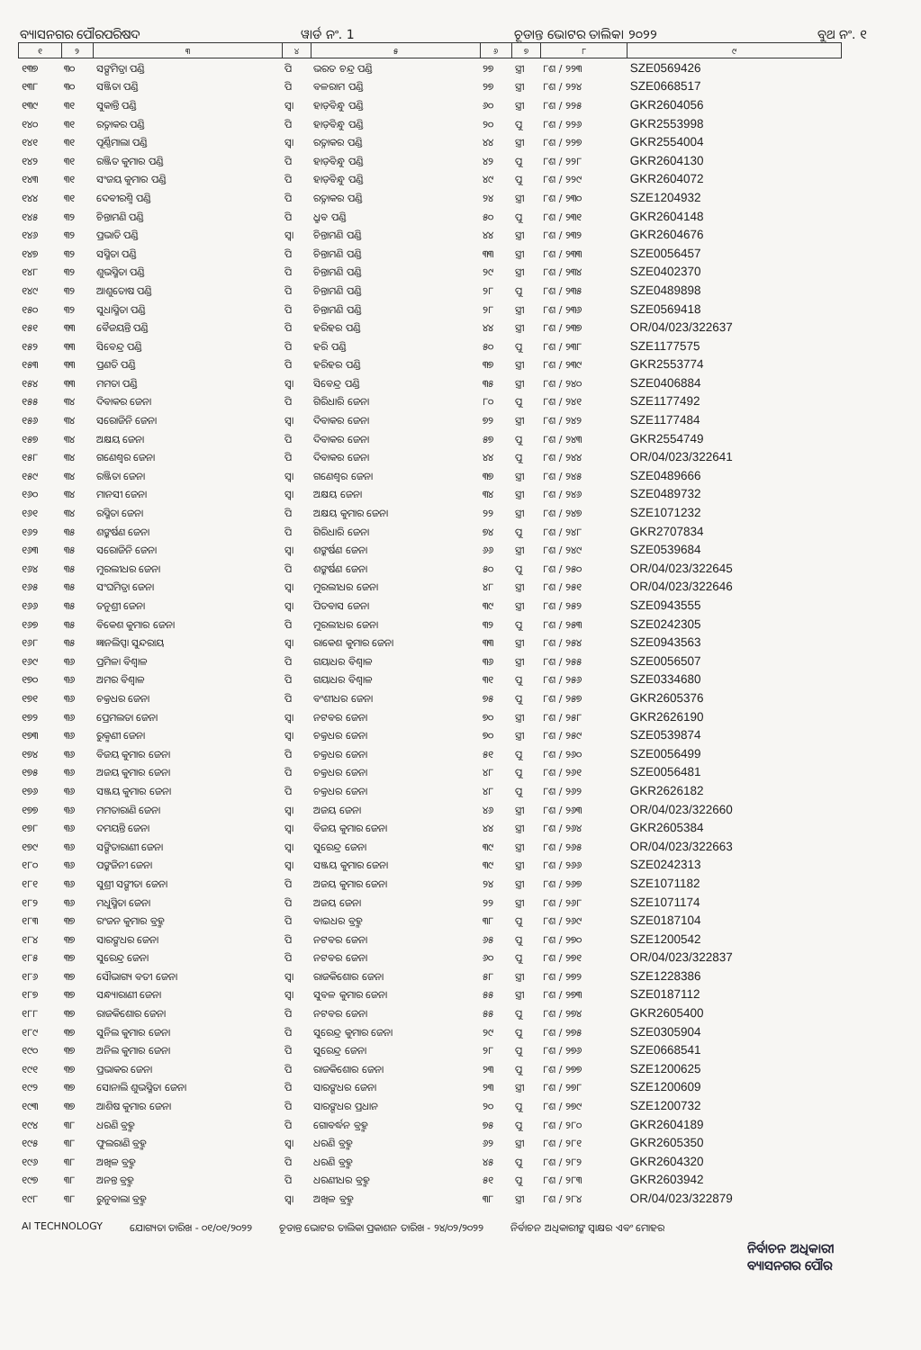ବ୍ୟାସନଗର ପୌରପରିଷଦ ୱାର୍ଡ ନଂ. 1 ଚୂଡାନ୍ତ ଭୋଟର ତାଲିକା ୨୦୨୨ ବୁଥ ନଂ. ୧
| ୧ | ୨ | ୩ | ୪ | ୫ | ୬ | ୭ | ୮ | ୯ |
| --- | --- | --- | --- | --- | --- | --- | --- | --- |
| ୧୩୭ | ୩୦ | ସଙ୍ଘମିତ୍ରା ପଣ୍ଡି | ପି | ଭରତ ଚନ୍ଦ୍ର ପଣ୍ଡି | ୨୭ | ସ୍ତ୍ରୀ | ୮ଶ / ୨୨୩ | SZE0569426 |
| ୧୩୮ | ୩୦ | ସଞ୍ଜିତା ପଣ୍ଡି | ପି | ବଳରାମ ପଣ୍ଡି | ୨୭ | ସ୍ତ୍ରୀ | ୮ଶ / ୨୨୪ | SZE0668517 |
| ୧୩୯ | ୩୧ | ସୁକାନ୍ତି ପଣ୍ଡି | ସ୍ୱା | ହାଡ଼ିବନ୍ଧୁ ପଣ୍ଡି | ୬୦ | ସ୍ତ୍ରୀ | ୮ଶ / ୨୨୫ | GKR2604056 |
| ୧୪୦ | ୩୧ | ରତ୍ନାକର ପଣ୍ଡି | ପି | ହାଡ଼ିବନ୍ଧୁ ପଣ୍ଡି | ୨୦ | ପୁ | ୮ଶ / ୨୨୬ | GKR2553998 |
| ୧୪୧ | ୩୧ | ପୂର୍ଣ୍ଣିମାଲା ପଣ୍ଡି | ସ୍ୱା | ରତ୍ନାକର ପଣ୍ଡି | ୪୪ | ସ୍ତ୍ରୀ | ୮ଶ / ୨୨୭ | GKR2554004 |
| ୧୪୨ | ୩୧ | ରଞ୍ଜିତ କୁମାର ପଣ୍ଡି | ପି | ହାଡ଼ିବନ୍ଧୁ ପଣ୍ଡି | ୪୨ | ପୁ | ୮ଶ / ୨୨୮ | GKR2604130 |
| ୧୪୩ | ୩୧ | ସଂଜୟ କୁମାର ପଣ୍ଡି | ପି | ହାଡ଼ିବନ୍ଧୁ ପଣ୍ଡି | ୪୯ | ପୁ | ୮ଶ / ୨୨୯ | GKR2604072 |
| ୧୪୪ | ୩୧ | ଦେବୀରଶ୍ମି ପଣ୍ଡି | ପି | ରତ୍ନାକର ପଣ୍ଡି | ୨୪ | ସ୍ତ୍ରୀ | ୮ଶ / ୨୩୦ | SZE1204932 |
| ୧୪୫ | ୩୨ | ଚିନ୍ତାମଣି ପଣ୍ଡି | ପି | ଧ୍ରୁବ ପଣ୍ଡି | ୫୦ | ପୁ | ୮ଶ / ୨୩୧ | GKR2604148 |
| ୧୪୬ | ୩୨ | ପ୍ରଭାତି ପଣ୍ଡି | ସ୍ୱା | ଚିନ୍ତାମଣି ପଣ୍ଡି | ୪୪ | ସ୍ତ୍ରୀ | ୮ଶ / ୨୩୨ | GKR2604676 |
| ୧୪୭ | ୩୨ | ସସ୍ମିତା ପଣ୍ଡି | ପି | ଚିନ୍ତାମଣି ପଣ୍ଡି | ୩୩ | ସ୍ତ୍ରୀ | ୮ଶ / ୨୩୩ | SZE0056457 |
| ୧୪୮ | ୩୨ | ଶୁଭସ୍ମିତା ପଣ୍ଡି | ପି | ଚିନ୍ତାମଣି ପଣ୍ଡି | ୨୯ | ସ୍ତ୍ରୀ | ୮ଶ / ୨୩୪ | SZE0402370 |
| ୧୪୯ | ୩୨ | ଆଶୁତୋଷ ପଣ୍ଡି | ପି | ଚିନ୍ତାମଣି ପଣ୍ଡି | ୨୮ | ପୁ | ୮ଶ / ୨୩୫ | SZE0489898 |
| ୧୫୦ | ୩୨ | ସୁଧାସ୍ମିତା ପଣ୍ଡି | ପି | ଚିନ୍ତାମଣି ପଣ୍ଡି | ୨୮ | ସ୍ତ୍ରୀ | ୮ଶ / ୨୩୬ | SZE0569418 |
| ୧୫୧ | ୩୩ | ବୈଜୟନ୍ତି ପଣ୍ଡି | ପି | ହରିହର ପଣ୍ଡି | ୪୪ | ସ୍ତ୍ରୀ | ୮ଶ / ୨୩୭ | OR/04/023/322637 |
| ୧୫୨ | ୩୩ | ସିବେନ୍ଦ୍ର ପଣ୍ଡି | ପି | ହରି ପଣ୍ଡି | ୫୦ | ପୁ | ୮ଶ / ୨୩୮ | SZE1177575 |
| ୧୫୩ | ୩୩ | ପ୍ରଣତି ପଣ୍ଡି | ପି | ହରିହର ପଣ୍ଡି | ୩୭ | ସ୍ତ୍ରୀ | ୮ଶ / ୨୩୯ | GKR2553774 |
| ୧୫୪ | ୩୩ | ମମତା ପଣ୍ଡି | ସ୍ୱା | ସିବେନ୍ଦ୍ର ପଣ୍ଡି | ୩୫ | ସ୍ତ୍ରୀ | ୮ଶ / ୨୪୦ | SZE0406884 |
| ୧୫୫ | ୩୪ | ଦିବାକର ଜେନା | ପି | ଗିରିଧାରି ଜେନା | ୮୦ | ପୁ | ୮ଶ / ୨୪୧ | SZE1177492 |
| ୧୫୬ | ୩୪ | ସରୋଜିନି ଜେନା | ସ୍ୱା | ଦିବାକର ଜେନା | ୭୨ | ସ୍ତ୍ରୀ | ୮ଶ / ୨୪୨ | SZE1177484 |
| ୧୫୭ | ୩୪ | ଅକ୍ଷୟ ଜେନା | ପି | ଦିବାକର ଜେନା | ୫୭ | ପୁ | ୮ଶ / ୨୪୩ | GKR2554749 |
| ୧୫୮ | ୩୪ | ଗଣେଶ୍ୱର ଜେନା | ପି | ଦିବାକର ଜେନା | ୪୪ | ପୁ | ୮ଶ / ୨୪୪ | OR/04/023/322641 |
| ୧୫୯ | ୩୪ | ରଞ୍ଜିତା ଜେନା | ସ୍ୱା | ଗଣେଶ୍ୱର ଜେନା | ୩୭ | ସ୍ତ୍ରୀ | ୮ଶ / ୨୪୫ | SZE0489666 |
| ୧୬୦ | ୩୪ | ମାନସୀ ଜେନା | ସ୍ୱା | ଅକ୍ଷୟ ଜେନା | ୩୪ | ସ୍ତ୍ରୀ | ୮ଶ / ୨୪୬ | SZE0489732 |
| ୧୬୧ | ୩୪ | ରସ୍ମିତା ଜେନା | ପି | ଅକ୍ଷୟ କୁମାର ଜେନା | ୨୨ | ସ୍ତ୍ରୀ | ୮ଶ / ୨୪୭ | SZE1071232 |
| ୧୬୨ | ୩୫ | ଶଙ୍କର୍ଷଣ ଜେନା | ପି | ଗିରିଧାରି ଜେନା | ୭୪ | ପୁ | ୮ଶ / ୨୪୮ | GKR2707834 |
| ୧୬୩ | ୩୫ | ସରୋଜିନି ଜେନା | ସ୍ୱା | ଶଙ୍କର୍ଷଣ ଜେନା | ୬୬ | ସ୍ତ୍ରୀ | ୮ଶ / ୨୪୯ | SZE0539684 |
| ୧୬୪ | ୩୫ | ମୁରଲୀଧର ଜେନା | ପି | ଶଙ୍କର୍ଷଣ ଜେନା | ୫୦ | ପୁ | ୮ଶ / ୨୫୦ | OR/04/023/322645 |
| ୧୬୫ | ୩୫ | ସଂଘମିତ୍ରା ଜେନା | ସ୍ୱା | ମୁରଲୀଧର ଜେନା | ୪୮ | ସ୍ତ୍ରୀ | ୮ଶ / ୨୫୧ | OR/04/023/322646 |
| ୧୬୬ | ୩୫ | ତନୁଶ୍ରୀ ଜେନା | ସ୍ୱା | ପିତବାସ ଜେନା | ୩୯ | ସ୍ତ୍ରୀ | ୮ଶ / ୨୫୨ | SZE0943555 |
| ୧୬୭ | ୩୫ | ବିକେଶ କୁମାର ଜେନା | ପି | ମୁରଲୀଧର ଜେନା | ୩୨ | ପୁ | ୮ଶ / ୨୫୩ | SZE0242305 |
| ୧୬୮ | ୩୫ | ଜ୍ଞାନଲିପ୍ସା ସୁନ୍ଦରାୟ | ସ୍ୱା | ରାକେଶ କୁମାର ଜେନା | ୩୩ | ସ୍ତ୍ରୀ | ୮ଶ / ୨୫୪ | SZE0943563 |
| ୧୬୯ | ୩୬ | ପ୍ରମିଳା ବିଶ୍ୱାଳ | ପି | ଗୟାଧର ବିଶ୍ୱାଳ | ୩୬ | ସ୍ତ୍ରୀ | ୮ଶ / ୨୫୫ | SZE0056507 |
| ୧୭୦ | ୩୬ | ଅମର ବିଶ୍ୱାଳ | ପି | ଗୟାଧର ବିଶ୍ୱାଳ | ୩୧ | ପୁ | ୮ଶ / ୨୫୬ | SZE0334680 |
| ୧୭୧ | ୩୬ | ଚକ୍ରଧର ଜେନା | ପି | ବଂଶୀଧର ଜେନା | ୭୫ | ପୁ | ୮ଶ / ୨୫୭ | GKR2605376 |
| ୧୭୨ | ୩୬ | ପ୍ରେମଲତା ଜେନା | ସ୍ୱା | ନଟବର ଜେନା | ୭୦ | ସ୍ତ୍ରୀ | ୮ଶ / ୨୫୮ | GKR2626190 |
| ୧୭୩ | ୩୬ | ରୁକ୍ମଣୀ ଜେନା | ସ୍ୱା | ଚକ୍ରଧର ଜେନା | ୭୦ | ସ୍ତ୍ରୀ | ୮ଶ / ୨୫୯ | SZE0539874 |
| ୧୭୪ | ୩୬ | ବିଜୟ କୁମାର ଜେନା | ପି | ଚକ୍ରଧର ଜେନା | ୫୧ | ପୁ | ୮ଶ / ୨୬୦ | SZE0056499 |
| ୧୭୫ | ୩୬ | ଅଜୟ କୁମାର ଜେନା | ପି | ଚକ୍ରଧର ଜେନା | ୪୮ | ପୁ | ୮ଶ / ୨୬୧ | SZE0056481 |
| ୧୭୬ | ୩୬ | ସଞ୍ଜୟ କୁମାର ଜେନା | ପି | ଚକ୍ରଧର ଜେନା | ୪୮ | ପୁ | ୮ଶ / ୨୬୨ | GKR2626182 |
| ୧୭୭ | ୩୬ | ମମତାରାଣି ଜେନା | ସ୍ୱା | ଅଜୟ ଜେନା | ୪୬ | ସ୍ତ୍ରୀ | ୮ଶ / ୨୬୩ | OR/04/023/322660 |
| ୧୭୮ | ୩୬ | ଦମୟନ୍ତି ଜେନା | ସ୍ୱା | ବିଜୟ କୁମାର ଜେନା | ୪୪ | ସ୍ତ୍ରୀ | ୮ଶ / ୨୬୪ | GKR2605384 |
| ୧୭୯ | ୩୬ | ସଙ୍ଗିତାରାଣୀ ଜେନା | ସ୍ୱା | ସୁରେନ୍ଦ୍ର ଜେନା | ୩୯ | ସ୍ତ୍ରୀ | ୮ଶ / ୨୬୫ | OR/04/023/322663 |
| ୧୮୦ | ୩୬ | ପଙ୍କଜିନୀ ଜେନା | ସ୍ୱା | ସଞ୍ଜୟ କୁମାର ଜେନା | ୩୯ | ସ୍ତ୍ରୀ | ୮ଶ / ୨୬୬ | SZE0242313 |
| ୧୮୧ | ୩୬ | ସୁଶ୍ରୀ ସଙ୍ଗୀତା ଜେନା | ପି | ଅଜୟ କୁମାର ଜେନା | ୨୪ | ସ୍ତ୍ରୀ | ୮ଶ / ୨୬୭ | SZE1071182 |
| ୧୮୨ | ୩୬ | ମଧୁସ୍ମିତା ଜେନା | ପି | ଅଜୟ ଜେନା | ୨୨ | ସ୍ତ୍ରୀ | ୮ଶ / ୨୬୮ | SZE1071174 |
| ୧୮୩ | ୩୭ | ରଂଜନ କୁମାର ବ୍ରହ୍ମ | ପି | ବାଇଧର ବ୍ରହ୍ମ | ୩୮ | ପୁ | ୮ଶ / ୨୬୯ | SZE0187104 |
| ୧୮୪ | ୩୭ | ସାରଙ୍ଗଧର ଜେନା | ପି | ନଟବର ଜେନା | ୬୫ | ପୁ | ୮ଶ / ୨୭୦ | SZE1200542 |
| ୧୮୫ | ୩୭ | ସୁରେନ୍ଦ୍ର ଜେନା | ପି | ନଟବର ଜେନା | ୬୦ | ପୁ | ୮ଶ / ୨୭୧ | OR/04/023/322837 |
| ୧୮୬ | ୩୭ | ସୌଭାଗ୍ୟ ବତୀ ଜେନା | ସ୍ୱା | ରାଜକିଶୋର ଜେନା | ୫୮ | ସ୍ତ୍ରୀ | ୮ଶ / ୨୭୨ | SZE1228386 |
| ୧୮୭ | ୩୭ | ସନ୍ଧ୍ୟାରାଣୀ ଜେନା | ସ୍ୱା | ସୁବଳ କୁମାର ଜେନା | ୫୫ | ସ୍ତ୍ରୀ | ୮ଶ / ୨୭୩ | SZE0187112 |
| ୧୮୮ | ୩୭ | ରାଜକିଶୋର ଜେନା | ପି | ନଟବର ଜେନା | ୫୫ | ପୁ | ୮ଶ / ୨୭୪ | GKR2605400 |
| ୧୮୯ | ୩୭ | ସୁନିଲ କୁମାର ଜେନା | ପି | ସୁରେନ୍ଦ୍ର କୁମାର ଜେନା | ୨୯ | ପୁ | ୮ଶ / ୨୭୫ | SZE0305904 |
| ୧୯୦ | ୩୭ | ଅନିଲ କୁମାର ଜେନା | ପି | ସୁରେନ୍ଦ୍ର ଜେନା | ୨୮ | ପୁ | ୮ଶ / ୨୭୬ | SZE0668541 |
| ୧୯୧ | ୩୭ | ପ୍ରଭାକର ଜେନା | ପି | ରାଜକିଶୋର ଜେନା | ୨୩ | ପୁ | ୮ଶ / ୨୭୭ | SZE1200625 |
| ୧୯୨ | ୩୭ | ସୋନାଲି ଶୁଭସ୍ମିତା ଜେନା | ପି | ସାରଙ୍ଗଧର ଜେନା | ୨୩ | ସ୍ତ୍ରୀ | ୮ଶ / ୨୭୮ | SZE1200609 |
| ୧୯୩ | ୩୭ | ଆଶିଷ କୁମାର ଜେନା | ପି | ସାରଙ୍ଗଧର ପ୍ରଧାନ | ୨୦ | ପୁ | ୮ଶ / ୨୭୯ | SZE1200732 |
| ୧୯୪ | ୩୮ | ଧରଣି ବ୍ରହ୍ମ | ପି | ଗୋବର୍ଦ୍ଧନ ବ୍ରହ୍ମ | ୭୫ | ପୁ | ୮ଶ / ୨୮୦ | GKR2604189 |
| ୧୯୫ | ୩୮ | ଫୁଲରାଣି ବ୍ରହ୍ମ | ସ୍ୱା | ଧରଣି ବ୍ରହ୍ମ | ୬୨ | ସ୍ତ୍ରୀ | ୮ଶ / ୨୮୧ | GKR2605350 |
| ୧୯୬ | ୩୮ | ଅଖିଳ ବ୍ରହ୍ମ | ପି | ଧରଣି ବ୍ରହ୍ମ | ୪୫ | ପୁ | ୮ଶ / ୨୮୨ | GKR2604320 |
| ୧୯୭ | ୩୮ | ଅନନ୍ତ ବ୍ରହ୍ମ | ପି | ଧରଣୀଧର ବ୍ରହ୍ମ | ୫୧ | ପୁ | ୮ଶ / ୨୮୩ | GKR2603942 |
| ୧୯୮ | ୩୮ | ରୁନୁବାଲା ବ୍ରହ୍ମ | ସ୍ୱା | ଅଖିଳ ବ୍ରହ୍ମ | ୩୮ | ସ୍ତ୍ରୀ | ୮ଶ / ୨୮୪ | OR/04/023/322879 |
AI TECHNOLOGY ଯୋଗ୍ୟତା ତାରିଖ - ୦୧/୦୧/୨୦୨୨ ଚୂଡାନ୍ତ ଭୋଟର ତାଲିକା ପ୍ରକାଶନ ତାରିଖ - ୨୪/୦୨/୨୦୨୨ ନିର୍ବାଚନ ଅଧିକାରୀଙ୍କ ସ୍ୱାକ୍ଷର ଏବଂ ମୋହର
ନିର୍ବାଚନ ଅଧିକାରୀ
ବ୍ୟାସନଗର ପୌର